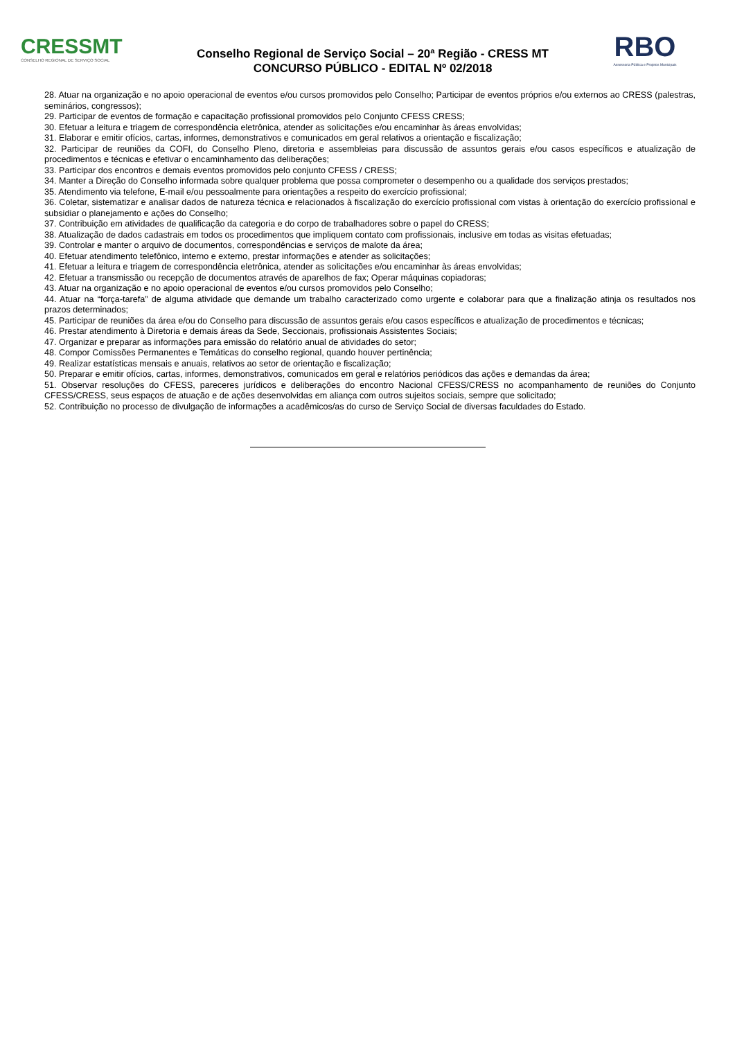CRESSMT
CONSELHO REGIONAL DE SERVIÇO SOCIAL
Conselho Regional de Serviço Social – 20ª Região - CRESS MT
CONCURSO PÚBLICO - EDITAL Nº 02/2018
RBO
Assessoria Pública e Projetos Municipais
28. Atuar na organização e no apoio operacional de eventos e/ou cursos promovidos pelo Conselho; Participar de eventos próprios e/ou externos ao CRESS (palestras, seminários, congressos);
29. Participar de eventos de formação e capacitação profissional promovidos pelo Conjunto CFESS CRESS;
30. Efetuar a leitura e triagem de correspondência eletrônica, atender as solicitações e/ou encaminhar às áreas envolvidas;
31. Elaborar e emitir ofícios, cartas, informes, demonstrativos e comunicados em geral relativos a orientação e fiscalização;
32. Participar de reuniões da COFI, do Conselho Pleno, diretoria e assembleias para discussão de assuntos gerais e/ou casos específicos e atualização de procedimentos e técnicas e efetivar o encaminhamento das deliberações;
33. Participar dos encontros e demais eventos promovidos pelo conjunto CFESS / CRESS;
34. Manter a Direção do Conselho informada sobre qualquer problema que possa comprometer o desempenho ou a qualidade dos serviços prestados;
35. Atendimento via telefone, E-mail e/ou pessoalmente para orientações a respeito do exercício profissional;
36. Coletar, sistematizar e analisar dados de natureza técnica e relacionados à fiscalização do exercício profissional com vistas à orientação do exercício profissional e subsidiar o planejamento e ações do Conselho;
37. Contribuição em atividades de qualificação da categoria e do corpo de trabalhadores sobre o papel do CRESS;
38. Atualização de dados cadastrais em todos os procedimentos que impliquem contato com profissionais, inclusive em todas as visitas efetuadas;
39. Controlar e manter o arquivo de documentos, correspondências e serviços de malote da área;
40. Efetuar atendimento telefônico, interno e externo, prestar informações e atender as solicitações;
41. Efetuar a leitura e triagem de correspondência eletrônica, atender as solicitações e/ou encaminhar às áreas envolvidas;
42. Efetuar a transmissão ou recepção de documentos através de aparelhos de fax; Operar máquinas copiadoras;
43. Atuar na organização e no apoio operacional de eventos e/ou cursos promovidos pelo Conselho;
44. Atuar na “força-tarefa” de alguma atividade que demande um trabalho caracterizado como urgente e colaborar para que a finalização atinja os resultados nos prazos determinados;
45. Participar de reuniões da área e/ou do Conselho para discussão de assuntos gerais e/ou casos específicos e atualização de procedimentos e técnicas;
46. Prestar atendimento à Diretoria e demais áreas da Sede, Seccionais, profissionais Assistentes Sociais;
47. Organizar e preparar as informações para emissão do relatório anual de atividades do setor;
48. Compor Comissões Permanentes e Temáticas do conselho regional, quando houver pertinência;
49. Realizar estatísticas mensais e anuais, relativos ao setor de orientação e fiscalização;
50. Preparar e emitir ofícios, cartas, informes, demonstrativos, comunicados em geral e relatórios periódicos das ações e demandas da área;
51. Observar resoluções do CFESS, pareceres jurídicos e deliberações do encontro Nacional CFESS/CRESS no acompanhamento de reuniões do Conjunto CFESS/CRESS, seus espaços de atuação e de ações desenvolvidas em aliança com outros sujeitos sociais, sempre que solicitado;
52. Contribuição no processo de divulgação de informações a acadêmicos/as do curso de Serviço Social de diversas faculdades do Estado.